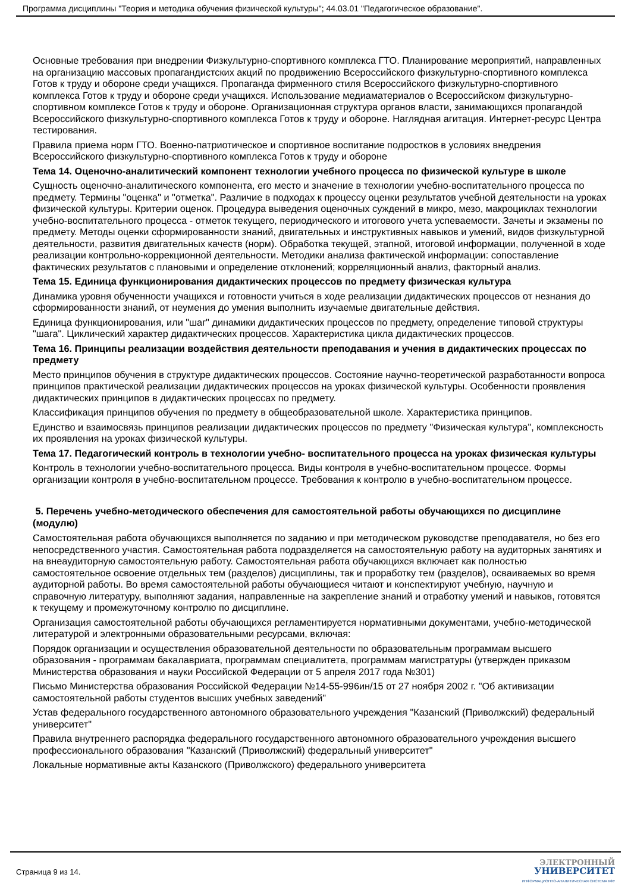Программа дисциплины "Теория и методика обучения физической культуры"; 44.03.01 "Педагогическое образование".
Основные требования при внедрении Физкультурно-спортивного комплекса ГТО. Планирование мероприятий, направленных на организацию массовых пропагандистских акций по продвижению Всероссийского физкультурно-спортивного комплекса Готов к труду и обороне среди учащихся. Пропаганда фирменного стиля Всероссийского физкультурно-спортивного комплекса Готов к труду и обороне среди учащихся. Использование медиаматериалов о Всероссийском физкультурно-спортивном комплексе Готов к труду и обороне. Организационная структура органов власти, занимающихся пропагандой Всероссийского физкультурно-спортивного комплекса Готов к труду и обороне. Наглядная агитация. Интернет-ресурс Центра тестирования.
Правила приема норм ГТО. Военно-патриотическое и спортивное воспитание подростков в условиях внедрения Всероссийского физкультурно-спортивного комплекса Готов к труду и обороне
Тема 14. Оценочно-аналитический компонент технологии учебного процесса по физической культуре в школе
Сущность оценочно-аналитического компонента, его место и значение в технологии учебно-воспитательного процесса по предмету. Термины "оценка" и "отметка". Различие в подходах к процессу оценки результатов учебной деятельности на уроках физической культуры. Критерии оценок. Процедура выведения оценочных суждений в микро, мезо, макроциклах технологии учебно-воспитательного процесса - отметок текущего, периодического и итогового учета успеваемости. Зачеты и экзамены по предмету. Методы оценки сформированности знаний, двигательных и инструктивных навыков и умений, видов физкультурной деятельности, развития двигательных качеств (норм). Обработка текущей, этапной, итоговой информации, полученной в ходе реализации контрольно-коррекционной деятельности. Методики анализа фактической информации: сопоставление фактических результатов с плановыми и определение отклонений; корреляционный анализ, факторный анализ.
Тема 15. Единица функционирования дидактических процессов по предмету физическая культура
Динамика уровня обученности учащихся и готовности учиться в ходе реализации дидактических процессов от незнания до сформированности знаний, от неумения до умения выполнить изучаемые двигательные действия.
Единица функционирования, или "шаг" динамики дидактических процессов по предмету, определение типовой структуры "шага". Циклический характер дидактических процессов. Характеристика цикла дидактических процессов.
Тема 16. Принципы реализации воздействия деятельности преподавания и учения в дидактических процессах по предмету
Место принципов обучения в структуре дидактических процессов. Состояние научно-теоретической разработанности вопроса принципов практической реализации дидактических процессов на уроках физической культуры. Особенности проявления дидактических принципов в дидактических процессах по предмету.
Классификация принципов обучения по предмету в общеобразовательной школе. Характеристика принципов.
Единство и взаимосвязь принципов реализации дидактических процессов по предмету "Физическая культура", комплексность их проявления на уроках физической культуры.
Тема 17. Педагогический контроль в технологии учебно- воспитательного процесса на уроках физическая культуры
Контроль в технологии учебно-воспитательного процесса. Виды контроля в учебно-воспитательном процессе. Формы организации контроля в учебно-воспитательном процессе. Требования к контролю в учебно-воспитательном процессе.
5. Перечень учебно-методического обеспечения для самостоятельной работы обучающихся по дисциплине (модулю)
Самостоятельная работа обучающихся выполняется по заданию и при методическом руководстве преподавателя, но без его непосредственного участия. Самостоятельная работа подразделяется на самостоятельную работу на аудиторных занятиях и на внеаудиторную самостоятельную работу. Самостоятельная работа обучающихся включает как полностью самостоятельное освоение отдельных тем (разделов) дисциплины, так и проработку тем (разделов), осваиваемых во время аудиторной работы. Во время самостоятельной работы обучающиеся читают и конспектируют учебную, научную и справочную литературу, выполняют задания, направленные на закрепление знаний и отработку умений и навыков, готовятся к текущему и промежуточному контролю по дисциплине.
Организация самостоятельной работы обучающихся регламентируется нормативными документами, учебно-методической литературой и электронными образовательными ресурсами, включая:
Порядок организации и осуществления образовательной деятельности по образовательным программам высшего образования - программам бакалавриата, программам специалитета, программам магистратуры (утвержден приказом Министерства образования и науки Российской Федерации от 5 апреля 2017 года №301)
Письмо Министерства образования Российской Федерации №14-55-996ин/15 от 27 ноября 2002 г. "Об активизации самостоятельной работы студентов высших учебных заведений"
Устав федерального государственного автономного образовательного учреждения "Казанский (Приволжский) федеральный университет"
Правила внутреннего распорядка федерального государственного автономного образовательного учреждения высшего профессионального образования "Казанский (Приволжский) федеральный университет"
Локальные нормативные акты Казанского (Приволжского) федерального университета
Страница 9 из 14.
ЭЛЕКТРОННЫЙ
УНИВЕРСИТЕТ
ИНФОРМАЦИОННО-АНАЛИТИЧЕСКАЯ СИСТЕМА КФУ